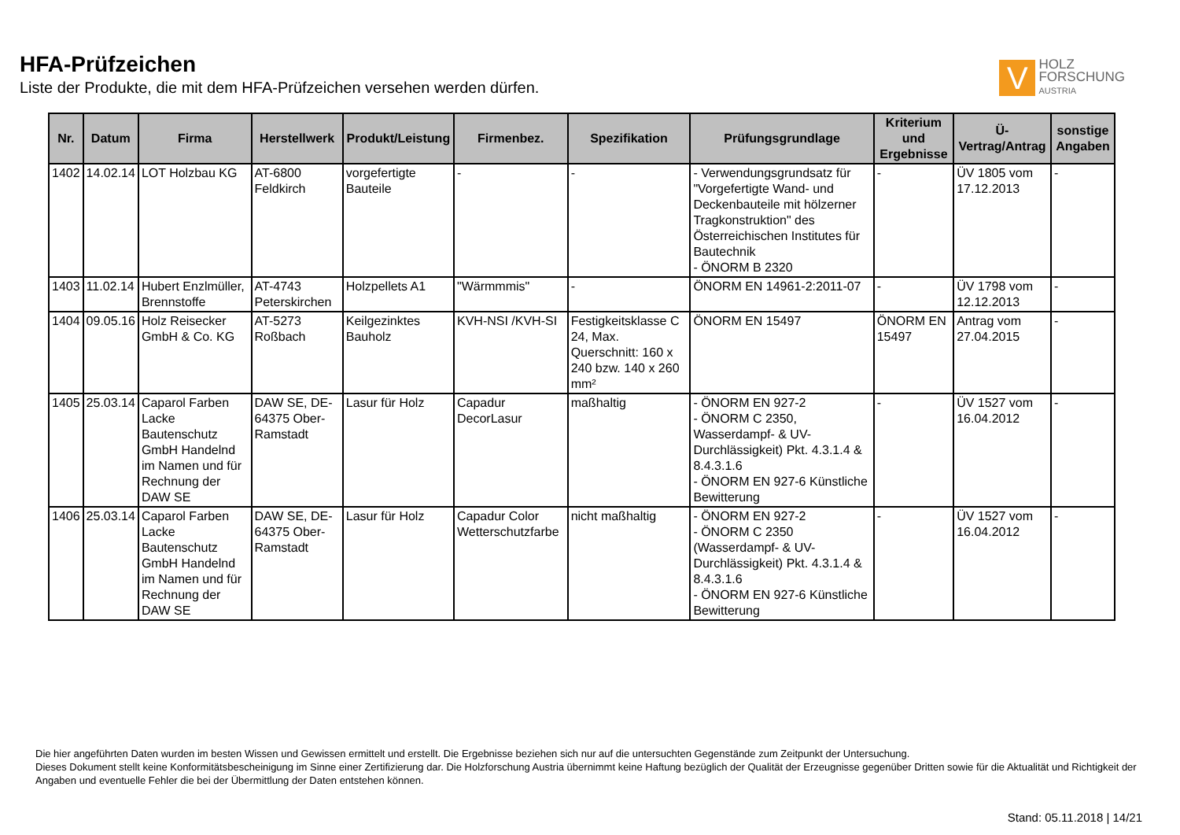HFA-Prüfzeichen
Liste der Produkte, die mit dem HFA-Prüfzeichen versehen werden dürfen.
V
HOLZ
FORSCHUNG
AUSTRIA
| Nr. | Datum | Firma | Herstellwerk | Produkt/Leistung | Firmenbez. | Spezifikation | Prüfungsgrundlage | Kriterium und Ergebnisse | Ü-Vertrag/Antrag | sonstige Angaben |
| --- | --- | --- | --- | --- | --- | --- | --- | --- | --- | --- |
| 1402 | 14.02.14 | LOT Holzbau KG | AT-6800 Feldkirch | vorgefertigte Bauteile | - | - | - Verwendungsgrundsatz für "Vorgefertigte Wand- und Deckenbauteile mit hölzerner Tragkonstruktion" des Österreichischen Institutes für Bautechnik - ÖNORM B 2320 | - | ÜV 1805 vom 17.12.2013 | - |
| 1403 | 11.02.14 | Hubert Enzlmüller, Brennstoffe | AT-4743 Peterskirchen | Holzpellets A1 | "Wärmmmis" | - | ÖNORM EN 14961-2:2011-07 | - | ÜV 1798 vom 12.12.2013 | - |
| 1404 | 09.05.16 | Holz Reisecker GmbH & Co. KG | AT-5273 Roßbach | Keilgezinktes Bauholz | KVH-NSI /KVH-SI | Festigkeitsklasse C 24, Max. Querschnitt: 160 x 240 bzw. 140 x 260 mm² | ÖNORM EN 15497 | ÖNORM EN 15497 | Antrag vom 27.04.2015 | - |
| 1405 | 25.03.14 | Caparol Farben Lacke Bautenschutz GmbH Handelnd im Namen und für Rechnung der DAW SE | DAW SE, DE-64375 Ober-Ramstadt | Lasur für Holz | Capadur DecorLasur | maßhaltig | - ÖNORM EN 927-2 - ÖNORM C 2350, Wasserdampf- & UV-Durchlässigkeit) Pkt. 4.3.1.4 & 8.4.3.1.6 - ÖNORM EN 927-6 Künstliche Bewitterung | - | ÜV 1527 vom 16.04.2012 | - |
| 1406 | 25.03.14 | Caparol Farben Lacke Bautenschutz GmbH Handelnd im Namen und für Rechnung der DAW SE | DAW SE, DE-64375 Ober-Ramstadt | Lasur für Holz | Capadur Color Wetterschutzfarbe | nicht maßhaltig | - ÖNORM EN 927-2 - ÖNORM C 2350 (Wasserdampf- & UV-Durchlässigkeit) Pkt. 4.3.1.4 & 8.4.3.1.6 - ÖNORM EN 927-6 Künstliche Bewitterung | - | ÜV 1527 vom 16.04.2012 | - |
Die hier angeführten Daten wurden im besten Wissen und Gewissen ermittelt und erstellt. Die Ergebnisse beziehen sich nur auf die untersuchten Gegenstände zum Zeitpunkt der Untersuchung.
Dieses Dokument stellt keine Konformitätsbescheinigung im Sinne einer Zertifizierung dar. Die Holzforschung Austria übernimmt keine Haftung bezüglich der Qualität der Erzeugnisse gegenüber Dritten sowie für die Aktualität und Richtigkeit der Angaben und eventuelle Fehler die bei der Übermittlung der Daten entstehen können.
Stand: 05.11.2018 | 14/21